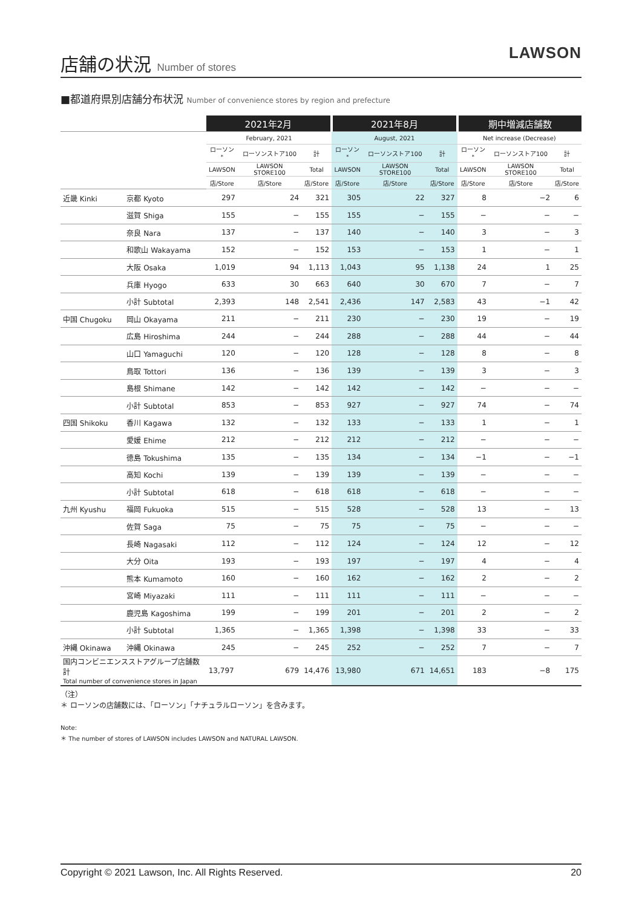店舗の状況 Number of stores
LAWSON
■都道府県別店舗分布状況 Number of convenience stores by region and prefecture
| | | 2021年2月 | | | 2021年8月 | | | 期中増減店舗数 | | |
| --- | --- | --- | --- | --- | --- | --- | --- | --- | --- | --- |
| | | February, 2021 | | | August, 2021 | | | Net increase (Decrease) | | |
| | | ローソン<sup>*</sup> | ローソンストア100 | 計 | ローソン<sup>*</sup> | ローソンストア100 | 計 | ローソン<sup>*</sup> | ローソンストア100 | 計 |
| | | LAWSON | LAWSON STORE100 | Total | LAWSON | LAWSON STORE100 | Total | LAWSON | LAWSON STORE100 | Total |
| | | 店/Store | 店/Store | 店/Store | 店/Store | 店/Store | 店/Store | 店/Store | 店/Store | 店/Store |
| 近畿 Kinki | 京都 Kyoto | 297 | 24 | 321 | 305 | 22 | 327 | 8 | −2 | 6 |
| | 滋賀 Shiga | 155 | − | 155 | 155 | − | 155 | − | − | − |
| | 奈良 Nara | 137 | − | 137 | 140 | − | 140 | 3 | − | 3 |
| | 和歌山 Wakayama | 152 | − | 152 | 153 | − | 153 | 1 | − | 1 |
| | 大阪 Osaka | 1,019 | 94 | 1,113 | 1,043 | 95 | 1,138 | 24 | 1 | 25 |
| | 兵庫 Hyogo | 633 | 30 | 663 | 640 | 30 | 670 | 7 | − | 7 |
| | 小計 Subtotal | 2,393 | 148 | 2,541 | 2,436 | 147 | 2,583 | 43 | −1 | 42 |
| 中国 Chugoku | 岡山 Okayama | 211 | − | 211 | 230 | − | 230 | 19 | − | 19 |
| | 広島 Hiroshima | 244 | − | 244 | 288 | − | 288 | 44 | − | 44 |
| | 山口 Yamaguchi | 120 | − | 120 | 128 | − | 128 | 8 | − | 8 |
| | 鳥取 Tottori | 136 | − | 136 | 139 | − | 139 | 3 | − | 3 |
| | 島根 Shimane | 142 | − | 142 | 142 | − | 142 | − | − | − |
| | 小計 Subtotal | 853 | − | 853 | 927 | − | 927 | 74 | − | 74 |
| 四国 Shikoku | 香川 Kagawa | 132 | − | 132 | 133 | − | 133 | 1 | − | 1 |
| | 愛媛 Ehime | 212 | − | 212 | 212 | − | 212 | − | − | − |
| | 徳島 Tokushima | 135 | − | 135 | 134 | − | 134 | −1 | − | −1 |
| | 高知 Kochi | 139 | − | 139 | 139 | − | 139 | − | − | − |
| | 小計 Subtotal | 618 | − | 618 | 618 | − | 618 | − | − | − |
| 九州 Kyushu | 福岡 Fukuoka | 515 | − | 515 | 528 | − | 528 | 13 | − | 13 |
| | 佐賀 Saga | 75 | − | 75 | 75 | − | 75 | − | − | − |
| | 長崎 Nagasaki | 112 | − | 112 | 124 | − | 124 | 12 | − | 12 |
| | 大分 Oita | 193 | − | 193 | 197 | − | 197 | 4 | − | 4 |
| | 熊本 Kumamoto | 160 | − | 160 | 162 | − | 162 | 2 | − | 2 |
| | 宮崎 Miyazaki | 111 | − | 111 | 111 | − | 111 | − | − | − |
| | 鹿児島 Kagoshima | 199 | − | 199 | 201 | − | 201 | 2 | − | 2 |
| | 小計 Subtotal | 1,365 | − | 1,365 | 1,398 | − | 1,398 | 33 | − | 33 |
| 沖縄 Okinawa | 沖縄 Okinawa | 245 | − | 245 | 252 | − | 252 | 7 | − | 7 |
| 国内コンビニエンスストアグループ店舗数計 Total number of convenience stores in Japan | | 13,797 | 679 | 14,476 | 13,980 | 671 | 14,651 | 183 | −8 | 175 |
（注）
＊ ローソンの店舗数には、「ローソン」「ナチュラルローソン」を含みます。
Note:
＊ The number of stores of LAWSON includes LAWSON and NATURAL LAWSON.
Copyright © 2021 Lawson, Inc. All Rights Reserved. 20